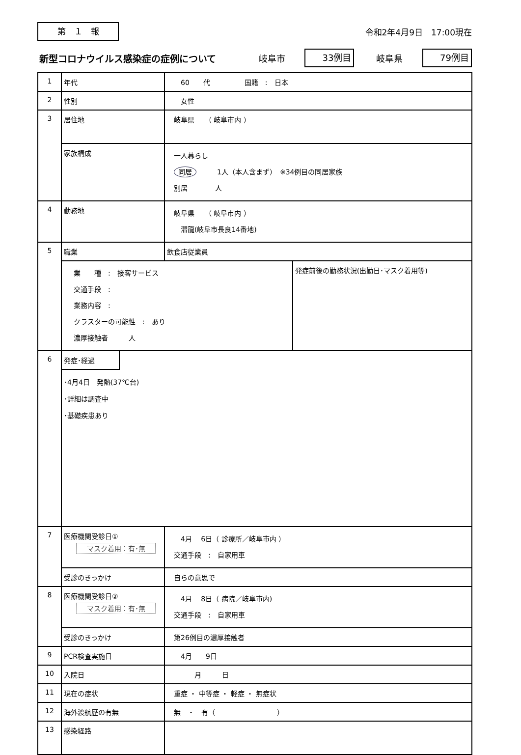第　１　報
令和2年4月9日　17:00現在
新型コロナウイルス感染症の症例について 岐阜市 33例目 岐阜県 79例目
| 1 | 年代 | 60 代 国籍 : 日本 | |
| 2 | 性別 | 女性 | |
| 3 | 居住地 | 岐阜県 （ 岐阜市内 ） | |
| | 家族構成 | 一人暮らし 同居 1人（本人含まず） ※34例目の同居家族 別居 人 | |
| 4 | 勤務地 | 岐阜県 （ 岐阜市内 ） 潜龍(岐阜市長良14番地) | |
| 5 | 職業 | 飲食店従業員 | |
| | 業 種 : 接客サービス 交通手段 : 業務内容 : クラスターの可能性 : あり 濃厚接触者 人 | | 発症前後の勤務状況(出勤日･マスク着用等) |
| 6 | 発症･経過 ･4月4日 発熱(37℃台) ･詳細は調査中 ･基礎疾患あり | | |
| 7 | 医療機関受診日① マスク着用：有･無 | 4月 6日（ 診療所／岐阜市内 ） 交通手段 : 自家用車 | |
| | 受診のきっかけ | 自らの意思で | |
| 8 | 医療機関受診日② マスク着用：有･無 | 4月 8日（ 病院／岐阜市内) 交通手段 : 自家用車 | |
| | 受診のきっかけ | 第26例目の濃厚接触者 | |
| 9 | PCR検査実施日 | 4月 9日 | |
| 10 | 入院日 | 月 日 | |
| 11 | 現在の症状 | 重症 ・ 中等症 ・ 軽症 ・ 無症状 | |
| 12 | 海外渡航歴の有無 | 無 ・ 有（ ） | |
| 13 | 感染経路 | | |